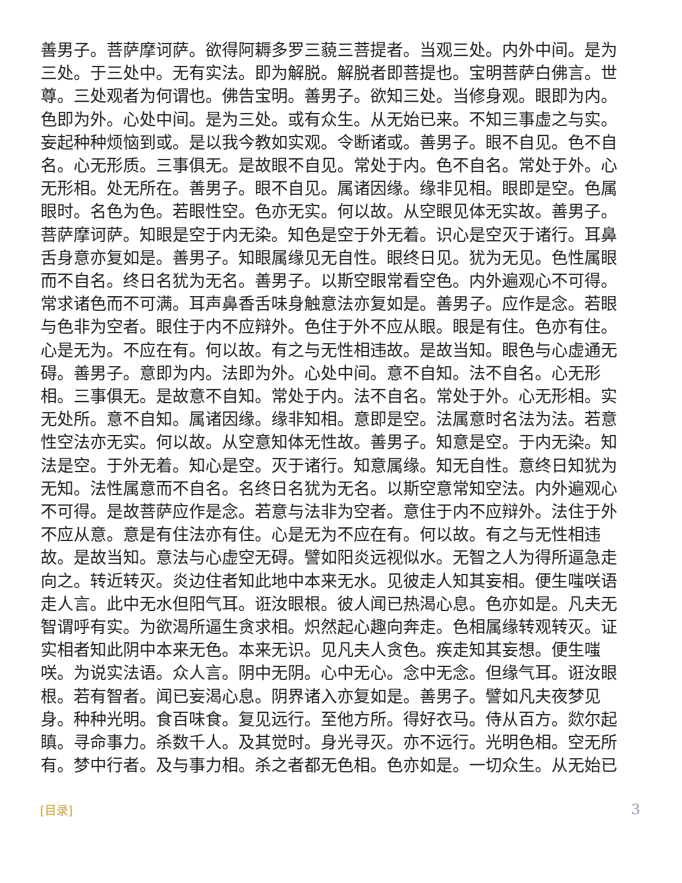善男子。菩萨摩诃萨。欲得阿耨多罗三藐三菩提者。当观三处。内外中间。是为三处。于三处中。无有实法。即为解脱。解脱者即菩提也。宝明菩萨白佛言。世尊。三处观者为何谓也。佛告宝明。善男子。欲知三处。当修身观。眼即为内。色即为外。心处中间。是为三处。或有众生。从无始已来。不知三事虚之与实。妄起种种烦恼到或。是以我今教如实观。令断诸或。善男子。眼不自见。色不自名。心无形质。三事俱无。是故眼不自见。常处于内。色不自名。常处于外。心无形相。处无所在。善男子。眼不自见。属诸因缘。缘非见相。眼即是空。色属眼时。名色为色。若眼性空。色亦无实。何以故。从空眼见体无实故。善男子。菩萨摩诃萨。知眼是空于内无染。知色是空于外无着。识心是空灭于诸行。耳鼻舌身意亦复如是。善男子。知眼属缘见无自性。眼终日见。犹为无见。色性属眼而不自名。终日名犹为无名。善男子。以斯空眼常看空色。内外遍观心不可得。常求诸色而不可满。耳声鼻香舌味身触意法亦复如是。善男子。应作是念。若眼与色非为空者。眼住于内不应辩外。色住于外不应从眼。眼是有住。色亦有住。心是无为。不应在有。何以故。有之与无性相违故。是故当知。眼色与心虚通无碍。善男子。意即为内。法即为外。心处中间。意不自知。法不自名。心无形相。三事俱无。是故意不自知。常处于内。法不自名。常处于外。心无形相。实无处所。意不自知。属诸因缘。缘非知相。意即是空。法属意时名法为法。若意性空法亦无实。何以故。从空意知体无性故。善男子。知意是空。于内无染。知法是空。于外无着。知心是空。灭于诸行。知意属缘。知无自性。意终日知犹为无知。法性属意而不自名。名终日名犹为无名。以斯空意常知空法。内外遍观心不可得。是故菩萨应作是念。若意与法非为空者。意住于内不应辩外。法住于外不应从意。意是有住法亦有住。心是无为不应在有。何以故。有之与无性相违故。是故当知。意法与心虚空无碍。譬如阳炎远视似水。无智之人为得所逼急走向之。转近转灭。炎边住者知此地中本来无水。见彼走人知其妄相。便生嗤咲语走人言。此中无水但阳气耳。诳汝眼根。彼人闻已热渴心息。色亦如是。凡夫无智谓呼有实。为欲渴所逼生贪求相。炽然起心趣向奔走。色相属缘转观转灭。证实相者知此阴中本来无色。本来无识。见凡夫人贪色。疾走知其妄想。便生嗤咲。为说实法语。众人言。阴中无阴。心中无心。念中无念。但缘气耳。诳汝眼根。若有智者。闻已妄渴心息。阴界诸入亦复如是。善男子。譬如凡夫夜梦见身。种种光明。食百味食。复见远行。至他方所。得好衣马。侍从百方。欻尔起瞋。寻命事力。杀数千人。及其觉时。身光寻灭。亦不远行。光明色相。空无所有。梦中行者。及与事力相。杀之者都无色相。色亦如是。一切众生。从无始已
[目录] 3